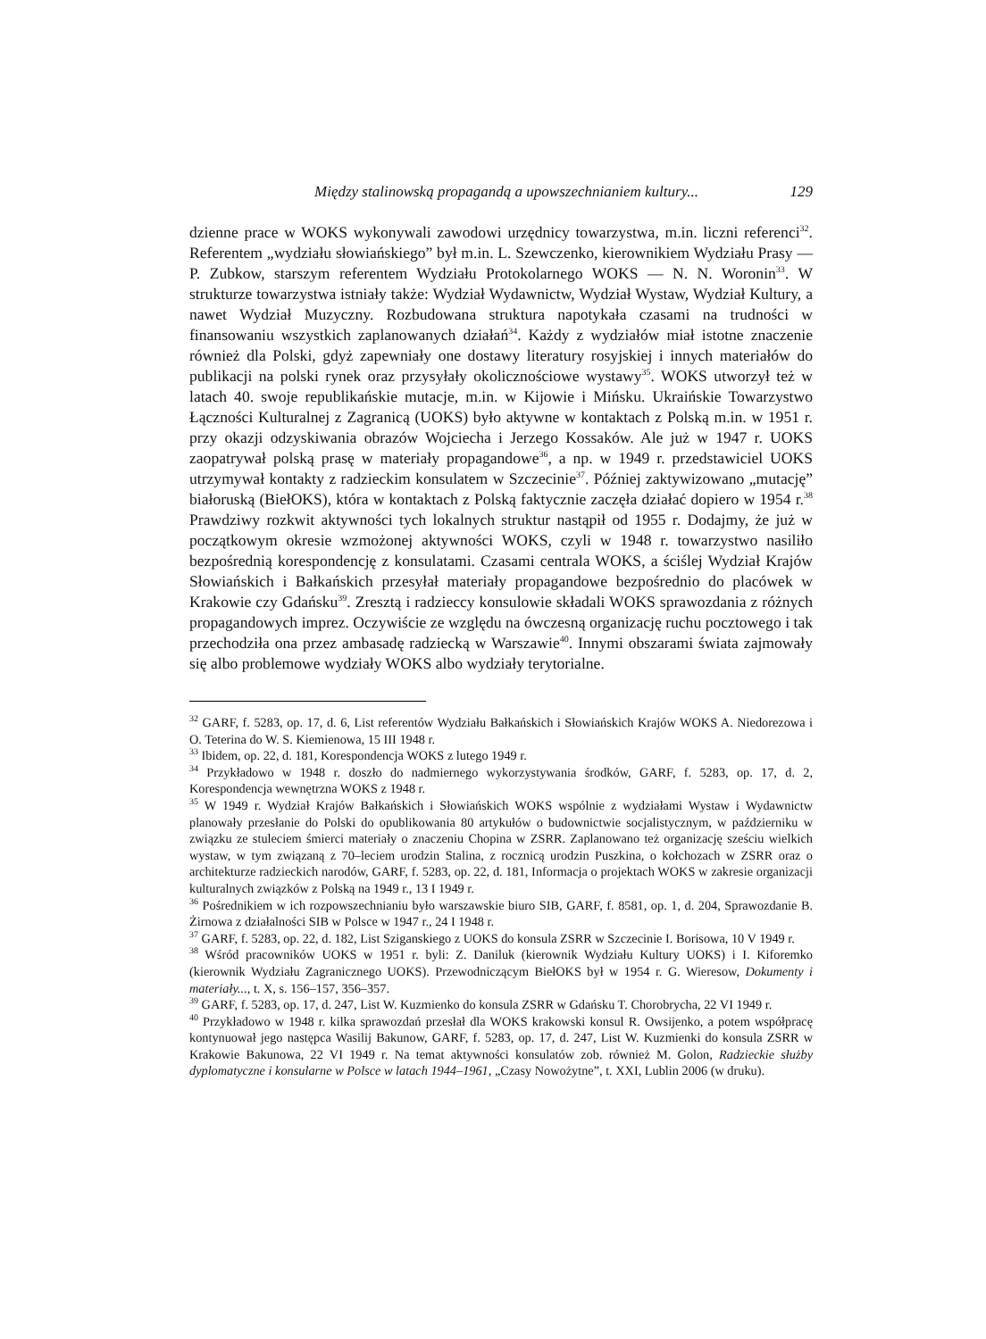Między stalinowską propagandą a upowszechnianiem kultury... 129
dzienne prace w WOKS wykonywali zawodowi urzędnicy towarzystwa, m.in. liczni referenci<sup>32</sup>. Referentem „wydziału słowiańskiego” był m.in. L. Szewczenko, kierownikiem Wydziału Prasy — P. Zubkow, starszym referentem Wydziału Protokolarnego WOKS — N. N. Woronin<sup>33</sup>. W strukturze towarzystwa istniały także: Wydział Wydawnictw, Wydział Wystaw, Wydział Kultury, a nawet Wydział Muzyczny. Rozbudowana struktura napotykała czasami na trudności w finansowaniu wszystkich zaplanowanych działań<sup>34</sup>. Każdy z wydziałów miał istotne znaczenie również dla Polski, gdyż zapewniały one dostawy literatury rosyjskiej i innych materiałów do publikacji na polski rynek oraz przysyłały okolicznościowe wystawy<sup>35</sup>. WOKS utworzył też w latach 40. swoje republikańskie mutacje, m.in. w Kijowie i Mińsku. Ukraińskie Towarzystwo Łączności Kulturalnej z Zagranicą (UOKS) było aktywne w kontaktach z Polską m.in. w 1951 r. przy okazji odzyskiwania obrazów Wojciecha i Jerzego Kossaków. Ale już w 1947 r. UOKS zaopatrywał polską prasę w materiały propagandowe<sup>36</sup>, a np. w 1949 r. przedstawiciel UOKS utrzymywał kontakty z radzieckim konsulatem w Szczecinie<sup>37</sup>. Później zaktywizowano „mutację” białoruską (BiełOKS), która w kontaktach z Polską faktycznie zaczęła działać dopiero w 1954 r.<sup>38</sup> Prawdziwy rozkwit aktywności tych lokalnych struktur nastąpił od 1955 r. Dodajmy, że już w początkowym okresie wzmożonej aktywności WOKS, czyli w 1948 r. towarzystwo nasiliło bezpośrednią korespondencję z konsulatami. Czasami centrala WOKS, a ściślej Wydział Krajów Słowiańskich i Bałkańskich przesyłał materiały propagandowe bezpośrednio do placówek w Krakowie czy Gdańsku<sup>39</sup>. Zresztą i radzieccy konsulowie składali WOKS sprawozdania z różnych propagandowych imprez. Oczywiście ze względu na ówczesną organizację ruchu pocztowego i tak przechodziła ona przez ambasadę radziecką w Warszawie<sup>40</sup>. Innymi obszarami świata zajmowały się albo problemowe wydziały WOKS albo wydziały terytorialne.
<sup>32</sup> GARF, f. 5283, op. 17, d. 6, List referentów Wydziału Bałkańskich i Słowiańskich Krajów WOKS A. Niedorezowa i O. Teterina do W. S. Kiemienowa, 15 III 1948 r.
<sup>33</sup> Ibidem, op. 22, d. 181, Korespondencja WOKS z lutego 1949 r.
<sup>34</sup> Przykładowo w 1948 r. doszło do nadmiernego wykorzystywania środków, GARF, f. 5283, op. 17, d. 2, Korespondencja wewnętrzna WOKS z 1948 r.
<sup>35</sup> W 1949 r. Wydział Krajów Bałkańskich i Słowiańskich WOKS wspólnie z wydziałami Wystaw i Wydawnictw planowały przesłanie do Polski do opublikowania 80 artykułów o budownictwie socjalistycznym, w październiku w związku ze stuleciem śmierci materiały o znaczeniu Chopina w ZSRR. Zaplanowano też organizację sześciu wielkich wystaw, w tym związaną z 70–leciem urodzin Stalina, z rocznicą urodzin Puszkina, o kołchozach w ZSRR oraz o architekturze radzieckich narodów, GARF, f. 5283, op. 22, d. 181, Informacja o projektach WOKS w zakresie organizacji kulturalnych związków z Polską na 1949 r., 13 I 1949 r.
<sup>36</sup> Pośrednikiem w ich rozpowszechnianiu było warszawskie biuro SIB, GARF, f. 8581, op. 1, d. 204, Sprawozdanie B. Żirnowa z działalności SIB w Polsce w 1947 r., 24 I 1948 r.
<sup>37</sup> GARF, f. 5283, op. 22, d. 182, List Sziganskiego z UOKS do konsula ZSRR w Szczecinie I. Borisowa, 10 V 1949 r.
<sup>38</sup> Wśród pracowników UOKS w 1951 r. byli: Z. Daniluk (kierownik Wydziału Kultury UOKS) i I. Kiforemko (kierownik Wydziału Zagranicznego UOKS). Przewodniczącym BiełOKS był w 1954 r. G. Wieresow, Dokumenty i materiały..., t. X, s. 156–157, 356–357.
<sup>39</sup> GARF, f. 5283, op. 17, d. 247, List W. Kuzmienko do konsula ZSRR w Gdańsku T. Chorobrycha, 22 VI 1949 r.
<sup>40</sup> Przykładowo w 1948 r. kilka sprawozdań przesłał dla WOKS krakowski konsul R. Owsijenko, a potem współpracę kontynuował jego następca Wasilij Bakunow, GARF, f. 5283, op. 17, d. 247, List W. Kuzmienki do konsula ZSRR w Krakowie Bakunowa, 22 VI 1949 r. Na temat aktywności konsulatów zob. również M. Golon, Radzieckie służby dyplomatyczne i konsularne w Polsce w latach 1944–1961, „Czasy Nowożytne”, t. XXI, Lublin 2006 (w druku).